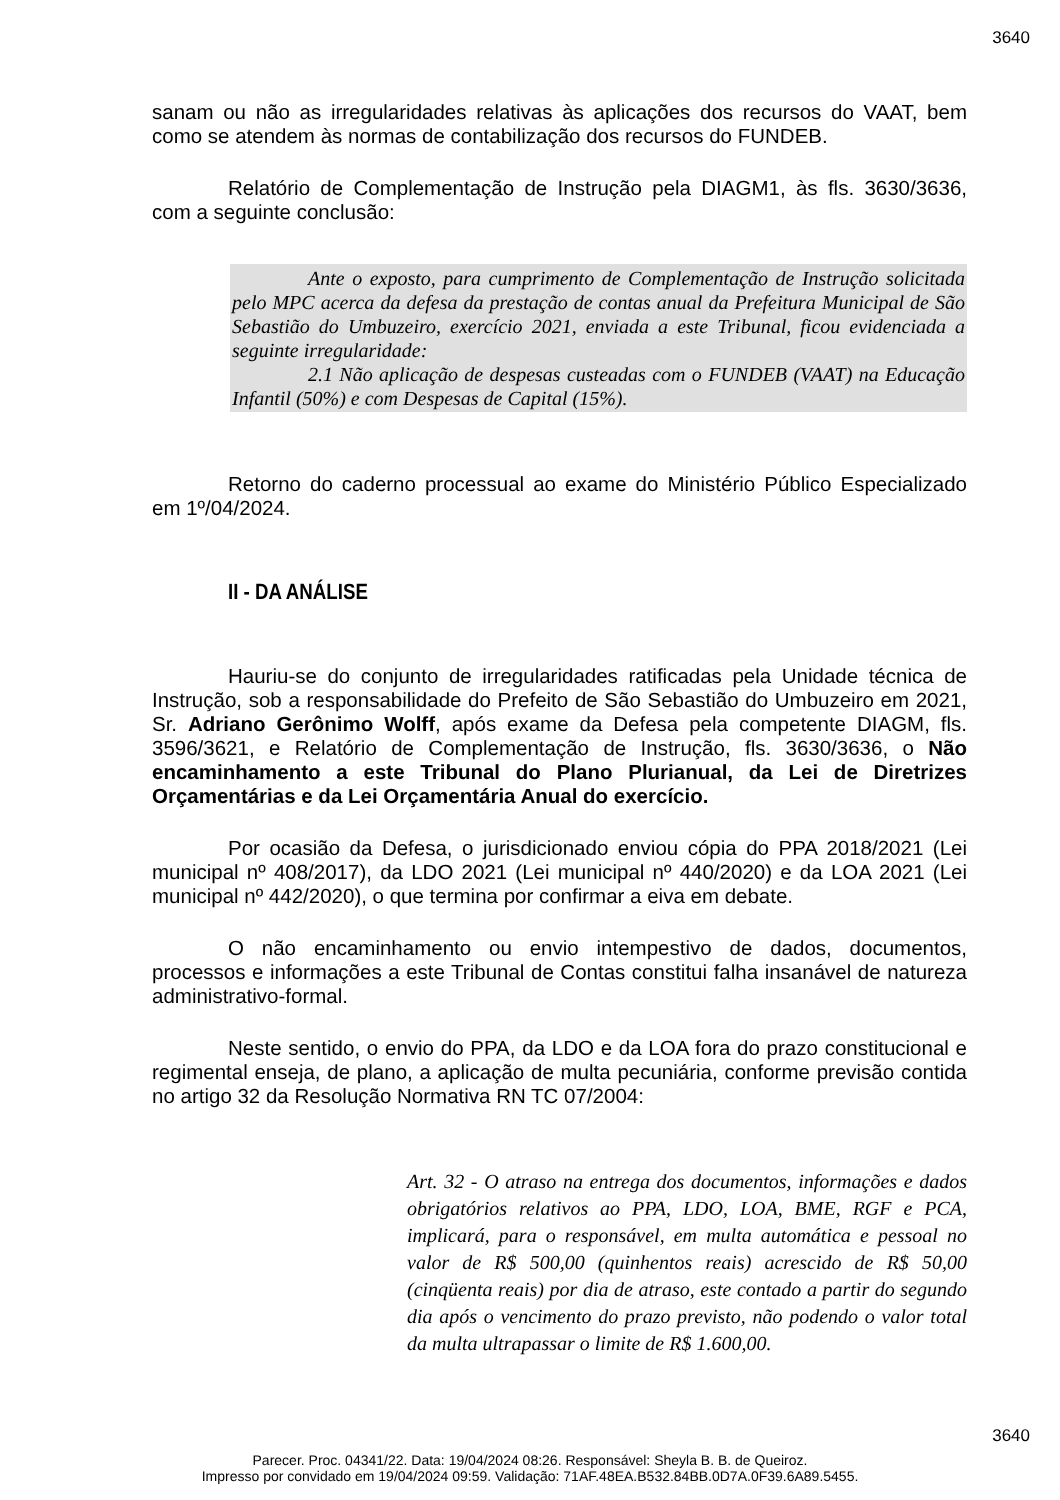3640
sanam ou não as irregularidades relativas às aplicações dos recursos do VAAT, bem como se atendem às normas de contabilização dos recursos do FUNDEB.
Relatório de Complementação de Instrução pela DIAGM1, às fls. 3630/3636, com a seguinte conclusão:
Ante o exposto, para cumprimento de Complementação de Instrução solicitada pelo MPC acerca da defesa da prestação de contas anual da Prefeitura Municipal de São Sebastião do Umbuzeiro, exercício 2021, enviada a este Tribunal, ficou evidenciada a seguinte irregularidade:
2.1 Não aplicação de despesas custeadas com o FUNDEB (VAAT) na Educação Infantil (50%) e com Despesas de Capital (15%).
Retorno do caderno processual ao exame do Ministério Público Especializado em 1º/04/2024.
II - DA ANÁLISE
Hauriu-se do conjunto de irregularidades ratificadas pela Unidade técnica de Instrução, sob a responsabilidade do Prefeito de São Sebastião do Umbuzeiro em 2021, Sr. Adriano Gerônimo Wolff, após exame da Defesa pela competente DIAGM, fls. 3596/3621, e Relatório de Complementação de Instrução, fls. 3630/3636, o Não encaminhamento a este Tribunal do Plano Plurianual, da Lei de Diretrizes Orçamentárias e da Lei Orçamentária Anual do exercício.
Por ocasião da Defesa, o jurisdicionado enviou cópia do PPA 2018/2021 (Lei municipal nº 408/2017), da LDO 2021 (Lei municipal nº 440/2020) e da LOA 2021 (Lei municipal nº 442/2020), o que termina por confirmar a eiva em debate.
O não encaminhamento ou envio intempestivo de dados, documentos, processos e informações a este Tribunal de Contas constitui falha insanável de natureza administrativo-formal.
Neste sentido, o envio do PPA, da LDO e da LOA fora do prazo constitucional e regimental enseja, de plano, a aplicação de multa pecuniária, conforme previsão contida no artigo 32 da Resolução Normativa RN TC 07/2004:
Art. 32 - O atraso na entrega dos documentos, informações e dados obrigatórios relativos ao PPA, LDO, LOA, BME, RGF e PCA, implicará, para o responsável, em multa automática e pessoal no valor de R$ 500,00 (quinhentos reais) acrescido de R$ 50,00 (cinqüenta reais) por dia de atraso, este contado a partir do segundo dia após o vencimento do prazo previsto, não podendo o valor total da multa ultrapassar o limite de R$ 1.600,00.
3640
Parecer. Proc. 04341/22. Data: 19/04/2024 08:26. Responsável: Sheyla B. B. de Queiroz.
Impresso por convidado em 19/04/2024 09:59. Validação: 71AF.48EA.B532.84BB.0D7A.0F39.6A89.5455.